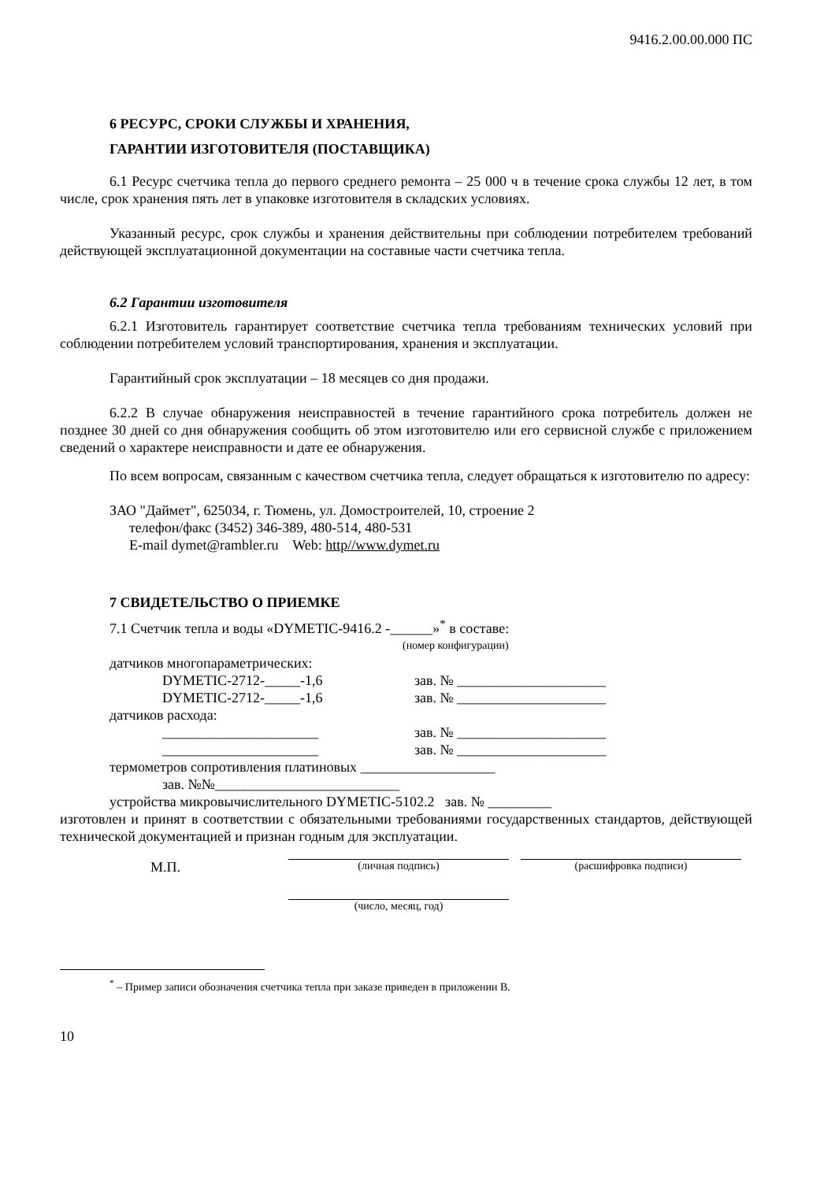9416.2.00.00.000 ПС
6 РЕСУРС, СРОКИ СЛУЖБЫ И ХРАНЕНИЯ,
ГАРАНТИИ ИЗГОТОВИТЕЛЯ (ПОСТАВЩИКА)
6.1 Ресурс счетчика тепла до первого среднего ремонта – 25 000 ч в течение срока службы 12 лет, в том числе, срок хранения пять лет в упаковке изготовителя в складских условиях.
Указанный ресурс, срок службы и хранения действительны при соблюдении потребителем требований действующей эксплуатационной документации на составные части счетчика тепла.
6.2 Гарантии изготовителя
6.2.1 Изготовитель гарантирует соответствие счетчика тепла требованиям технических условий при соблюдении потребителем условий транспортирования, хранения и эксплуатации.
Гарантийный срок эксплуатации – 18 месяцев со дня продажи.
6.2.2 В случае обнаружения неисправностей в течение гарантийного срока потребитель должен не позднее 30 дней со дня обнаружения сообщить об этом изготовителю или его сервисной службе с приложением сведений о характере неисправности и дате ее обнаружения.
По всем вопросам, связанным с качеством счетчика тепла, следует обращаться к изготовителю по адресу:
ЗАО "Даймет", 625034, г. Тюмень, ул. Домостроителей, 10, строение 2
телефон/факс (3452) 346-389, 480-514, 480-531
E-mail dymet@rambler.ru Web: http//www.dymet.ru
7 СВИДЕТЕЛЬСТВО О ПРИЕМКЕ
7.1 Счетчик тепла и воды «DYMETIC-9416.2 -______»<sup>*</sup> в составе:
(номер конфигурации)
датчиков многопараметрических:
DYMETIC-2712-_____-1,6 зав. № _____________________
DYMETIC-2712-_____-1,6 зав. № _____________________
датчиков расхода:
______________________ зав. № _____________________
______________________ зав. № _____________________
термометров сопротивления платиновых ___________________
зав. №№__________________________
устройства микровычислительного DYMETIC-5102.2 зав. № _________
изготовлен и принят в соответствии с обязательными требованиями государственных стандартов, действующей технической документацией и признан годным для эксплуатации.
М.П.
(личная подпись) (расшифровка подписи)
(число, месяц, год)
<sup>*</sup> – Пример записи обозначения счетчика тепла при заказе приведен в приложении В.
10